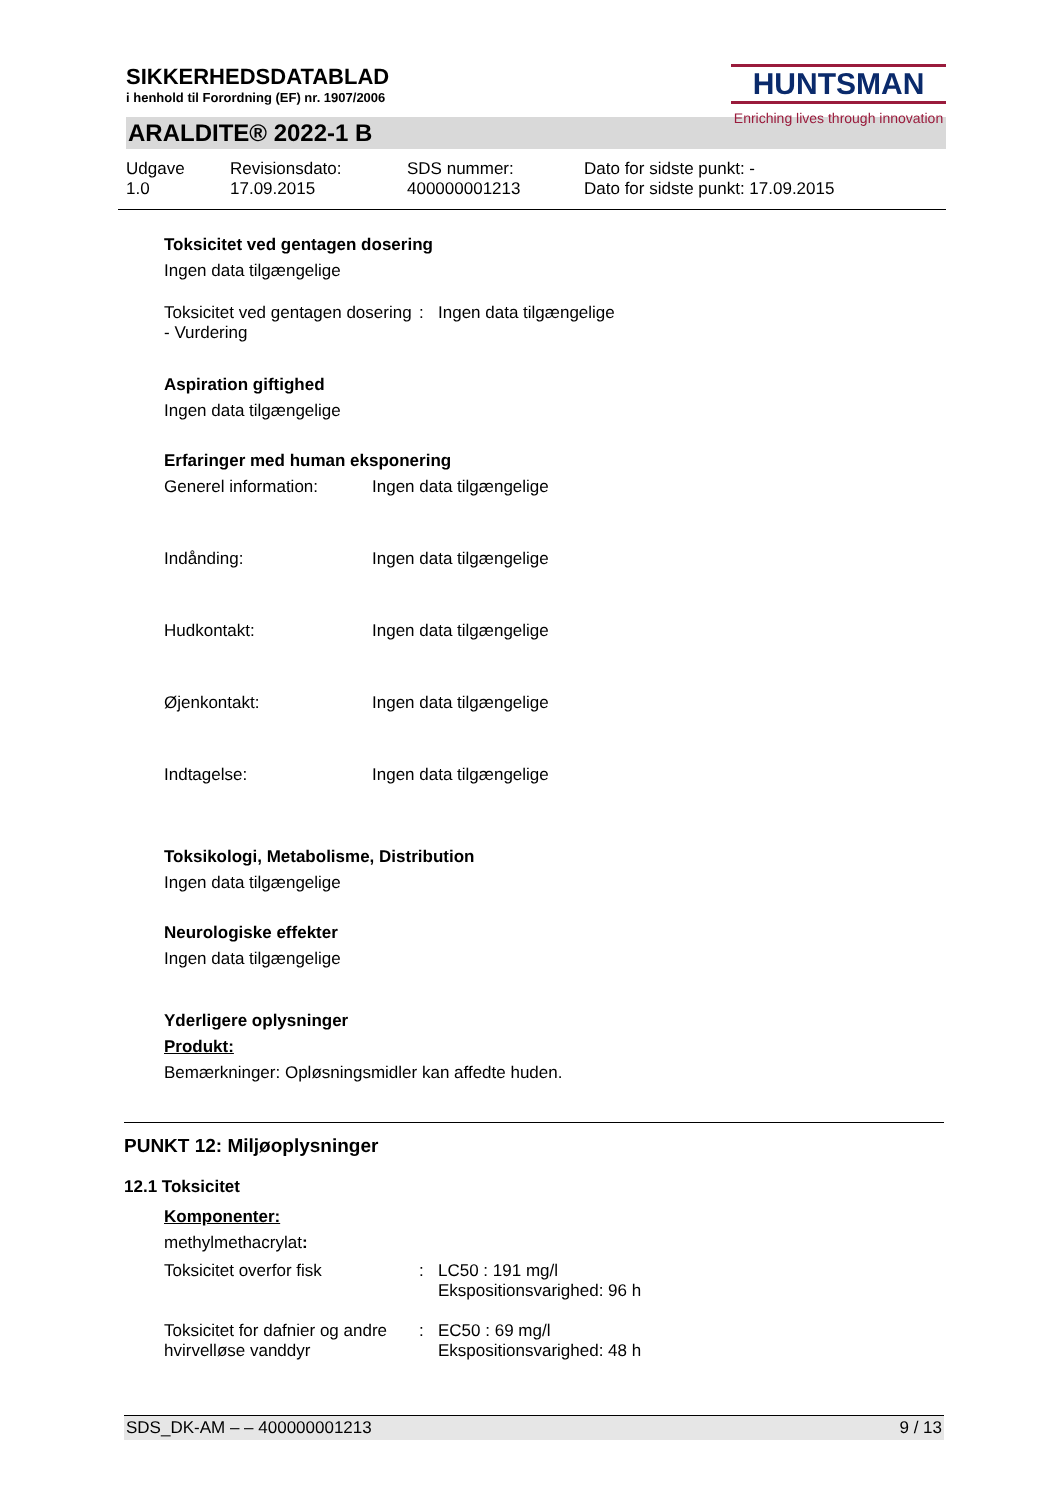SIKKERHEDSDATABLAD
i henhold til Forordning (EF) nr. 1907/2006
HUNTSMAN
Enriching lives through innovation
ARALDITE® 2022-1 B
Udgave
1.0
Revisionsdato:
17.09.2015
SDS nummer:
400000001213
Dato for sidste punkt: -
Dato for sidste punkt: 17.09.2015
Toksicitet ved gentagen dosering
Ingen data tilgængelige
Toksicitet ved gentagen dosering - Vurdering
: Ingen data tilgængelige
Aspiration giftighed
Ingen data tilgængelige
Erfaringer med human eksponering
Generel information: Ingen data tilgængelige
Indånding: Ingen data tilgængelige
Hudkontakt: Ingen data tilgængelige
Øjenkontakt: Ingen data tilgængelige
Indtagelse: Ingen data tilgængelige
Toksikologi, Metabolisme, Distribution
Ingen data tilgængelige
Neurologiske effekter
Ingen data tilgængelige
Yderligere oplysninger
Produkt:
Bemærkninger: Opløsningsmidler kan affedte huden.
PUNKT 12: Miljøoplysninger
12.1 Toksicitet
Komponenter:
methylmethacrylat:
Toksicitet overfor fisk : LC50 : 191 mg/l
Ekspositionsvarighed: 96 h
Toksicitet for dafnier og andre hvirvelløse vanddyr
: EC50 : 69 mg/l
Ekspositionsvarighed: 48 h
SDS_DK-AM – – 400000001213 9 / 13